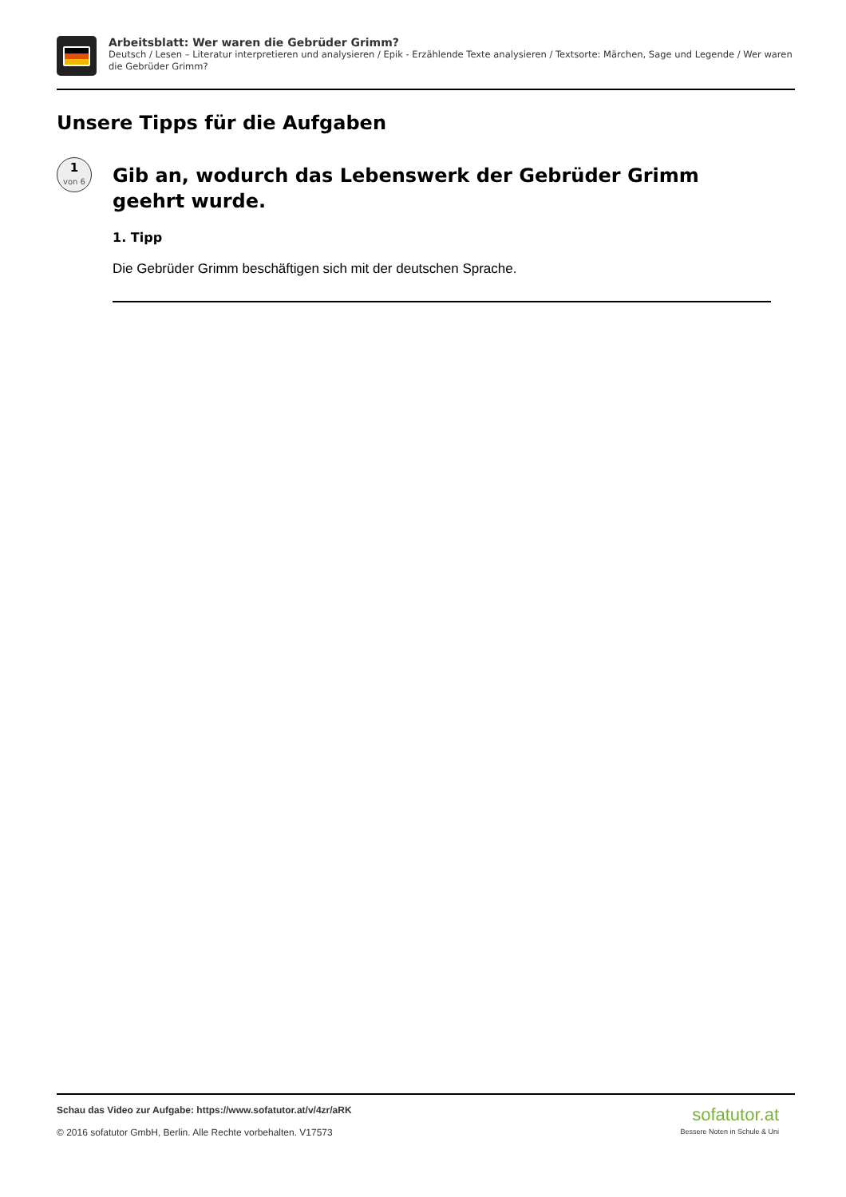Arbeitsblatt: Wer waren die Gebrüder Grimm?
Deutsch / Lesen – Literatur interpretieren und analysieren / Epik - Erzählende Texte analysieren / Textsorte: Märchen, Sage und Legende / Wer waren die Gebrüder Grimm?
Unsere Tipps für die Aufgaben
1
von 6
Gib an, wodurch das Lebenswerk der Gebrüder Grimm geehrt wurde.
1. Tipp
Die Gebrüder Grimm beschäftigen sich mit der deutschen Sprache.
Schau das Video zur Aufgabe: https://www.sofatutor.at/v/4zr/aRK
© 2016 sofatutor GmbH, Berlin. Alle Rechte vorbehalten. V17573
sofatutor.at
Bessere Noten in Schule & Uni